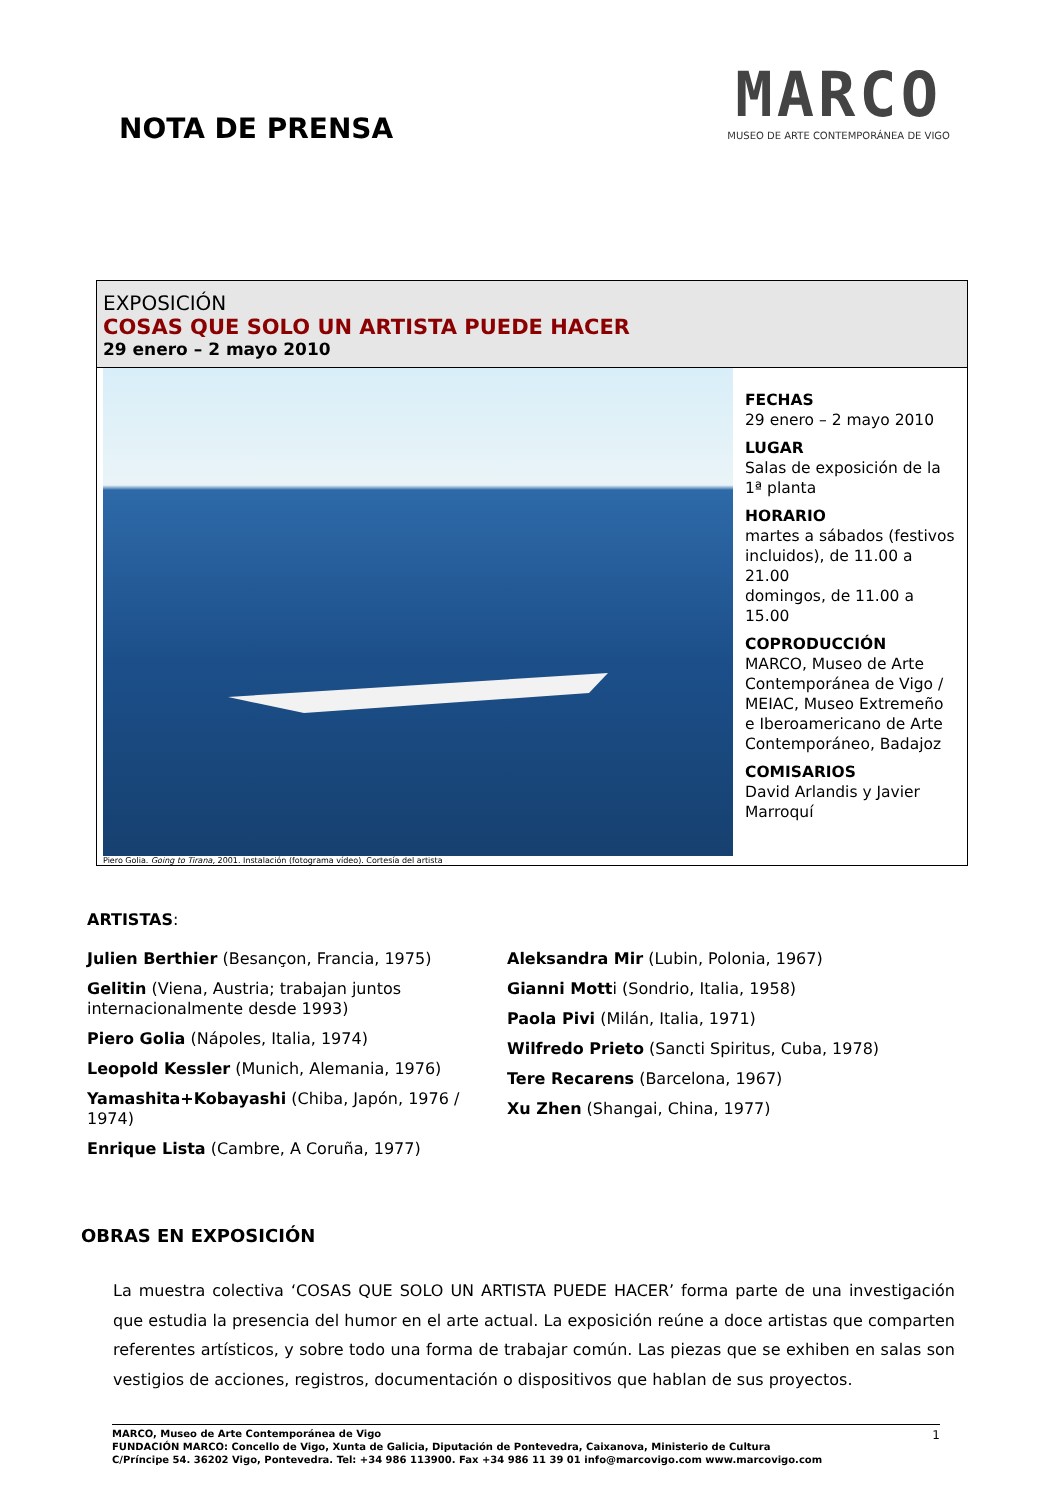NOTA DE PRENSA
MARCO
MUSEO DE ARTE CONTEMPORÁNEA DE VIGO
EXPOSICIÓN
COSAS QUE SOLO UN ARTISTA PUEDE HACER
29 enero – 2 mayo 2010
Piero Golia. Going to Tirana, 2001. Instalación (fotograma vídeo). Cortesía del artista
FECHAS
29 enero – 2 mayo 2010
LUGAR
Salas de exposición de la 1ª planta
HORARIO
martes a sábados (festivos incluidos), de 11.00 a 21.00
domingos, de 11.00 a 15.00
COPRODUCCIÓN
MARCO, Museo de Arte Contemporánea de Vigo / MEIAC, Museo Extremeño e Iberoamericano de Arte Contemporáneo, Badajoz
COMISARIOS
David Arlandis y Javier Marroquí
ARTISTAS:
Julien Berthier (Besançon, Francia, 1975)
Gelitin (Viena, Austria; trabajan juntos internacionalmente desde 1993)
Piero Golia (Nápoles, Italia, 1974)
Leopold Kessler (Munich, Alemania, 1976)
Yamashita+Kobayashi (Chiba, Japón, 1976 / 1974)
Enrique Lista (Cambre, A Coruña, 1977)
Aleksandra Mir (Lubin, Polonia, 1967)
Gianni Motti (Sondrio, Italia, 1958)
Paola Pivi (Milán, Italia, 1971)
Wilfredo Prieto (Sancti Spiritus, Cuba, 1978)
Tere Recarens (Barcelona, 1967)
Xu Zhen (Shangai, China, 1977)
OBRAS EN EXPOSICIÓN
La muestra colectiva ‘COSAS QUE SOLO UN ARTISTA PUEDE HACER’ forma parte de una investigación que estudia la presencia del humor en el arte actual. La exposición reúne a doce artistas que comparten referentes artísticos, y sobre todo una forma de trabajar común. Las piezas que se exhiben en salas son vestigios de acciones, registros, documentación o dispositivos que hablan de sus proyectos.
MARCO, Museo de Arte Contemporánea de Vigo
FUNDACIÓN MARCO: Concello de Vigo, Xunta de Galicia, Diputación de Pontevedra, Caixanova, Ministerio de Cultura
C/Príncipe 54. 36202 Vigo, Pontevedra. Tel: +34 986 113900. Fax +34 986 11 39 01 info@marcovigo.com www.marcovigo.com
1